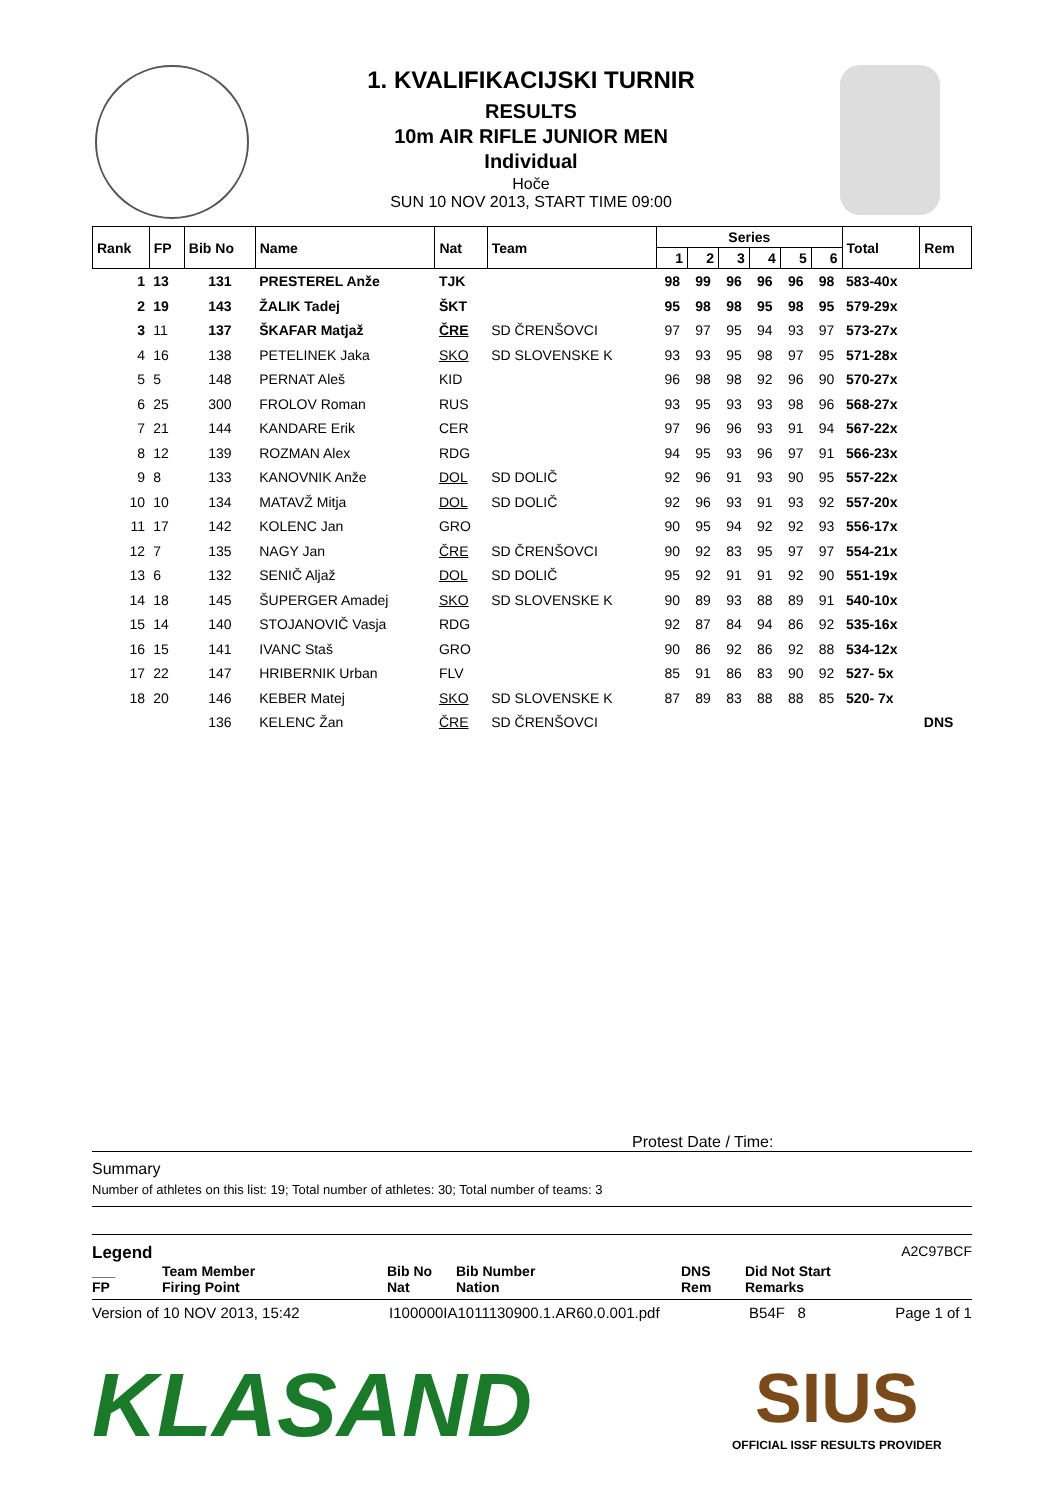1. KVALIFIKACIJSKI TURNIR
RESULTS
10m AIR RIFLE JUNIOR MEN
Individual
Hoče
SUN 10 NOV 2013, START TIME 09:00
| Rank | FP | Bib No | Name | Nat | Team | Series | | | | | | Total | Rem |
| --- | --- | --- | --- | --- | --- | --- | --- | --- | --- | --- | --- | --- | --- |
| | | | | | | 1 | 2 | 3 | 4 | 5 | 6 | | |
| 1 | 13 | 131 | PRESTEREL Anže | TJK | | 98 | 99 | 96 | 96 | 96 | 98 | 583-40x | |
| 2 | 19 | 143 | ŽALIK Tadej | ŠKT | | 95 | 98 | 98 | 95 | 98 | 95 | 579-29x | |
| 3 | 11 | 137 | ŠKAFAR Matjaž | ČRE | SD ČRENŠOVCI | 97 | 97 | 95 | 94 | 93 | 97 | 573-27x | |
| 4 | 16 | 138 | PETELINEK Jaka | SKO | SD SLOVENSKE K | 93 | 93 | 95 | 98 | 97 | 95 | 571-28x | |
| 5 | 5 | 148 | PERNAT Aleš | KID | | 96 | 98 | 98 | 92 | 96 | 90 | 570-27x | |
| 6 | 25 | 300 | FROLOV Roman | RUS | | 93 | 95 | 93 | 93 | 98 | 96 | 568-27x | |
| 7 | 21 | 144 | KANDARE Erik | CER | | 97 | 96 | 96 | 93 | 91 | 94 | 567-22x | |
| 8 | 12 | 139 | ROZMAN Alex | RDG | | 94 | 95 | 93 | 96 | 97 | 91 | 566-23x | |
| 9 | 8 | 133 | KANOVNIK Anže | DOL | SD DOLIČ | 92 | 96 | 91 | 93 | 90 | 95 | 557-22x | |
| 10 | 10 | 134 | MATAVŽ Mitja | DOL | SD DOLIČ | 92 | 96 | 93 | 91 | 93 | 92 | 557-20x | |
| 11 | 17 | 142 | KOLENC Jan | GRO | | 90 | 95 | 94 | 92 | 92 | 93 | 556-17x | |
| 12 | 7 | 135 | NAGY Jan | ČRE | SD ČRENŠOVCI | 90 | 92 | 83 | 95 | 97 | 97 | 554-21x | |
| 13 | 6 | 132 | SENIČ Aljaž | DOL | SD DOLIČ | 95 | 92 | 91 | 91 | 92 | 90 | 551-19x | |
| 14 | 18 | 145 | ŠUPERGER Amadej | SKO | SD SLOVENSKE K | 90 | 89 | 93 | 88 | 89 | 91 | 540-10x | |
| 15 | 14 | 140 | STOJANOVIČ Vasja | RDG | | 92 | 87 | 84 | 94 | 86 | 92 | 535-16x | |
| 16 | 15 | 141 | IVANC Staš | GRO | | 90 | 86 | 92 | 86 | 92 | 88 | 534-12x | |
| 17 | 22 | 147 | HRIBERNIK Urban | FLV | | 85 | 91 | 86 | 83 | 90 | 92 | 527- 5x | |
| 18 | 20 | 146 | KEBER Matej | SKO | SD SLOVENSKE K | 87 | 89 | 83 | 88 | 88 | 85 | 520- 7x | |
| | | 136 | KELENC Žan | ČRE | SD ČRENŠOVCI | | | | | | | | DNS |
Protest Date / Time:
Summary
Number of athletes on this list: 19; Total number of athletes: 30; Total number of teams: 3
Legend A2C97BCF
___
FP
Team Member
Firing Point
Bib No
Nat
Bib Number
Nation
DNS
Rem
Did Not Start
Remarks
Version of 10 NOV 2013, 15:42 I100000IA1011130900.1.AR60.0.001.pdf B54F 8 Page 1 of 1
KLASAND
SIUS
OFFICIAL ISSF RESULTS PROVIDER